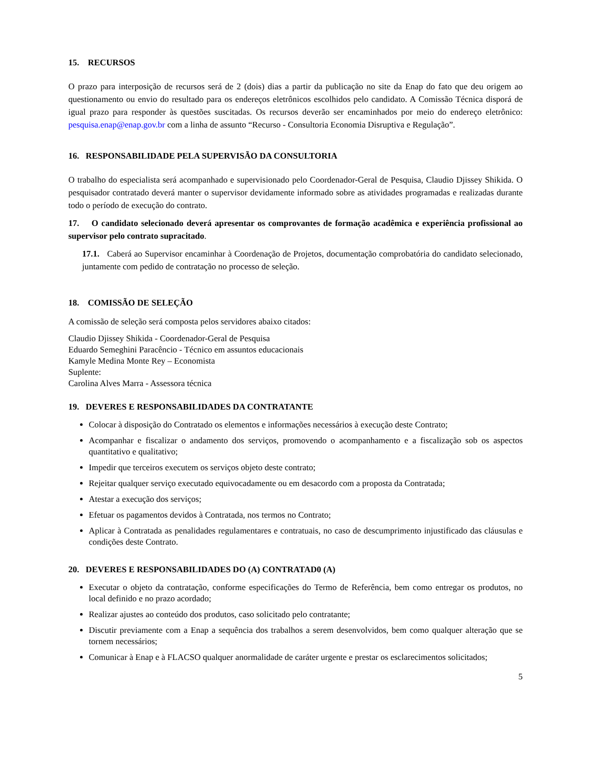15. RECURSOS
O prazo para interposição de recursos será de 2 (dois) dias a partir da publicação no site da Enap do fato que deu origem ao questionamento ou envio do resultado para os endereços eletrônicos escolhidos pelo candidato. A Comissão Técnica disporá de igual prazo para responder às questões suscitadas. Os recursos deverão ser encaminhados por meio do endereço eletrônico: pesquisa.enap@enap.gov.br com a linha de assunto “Recurso - Consultoria Economia Disruptiva e Regulação”.
16. RESPONSABILIDADE PELA SUPERVISÃO DA CONSULTORIA
O trabalho do especialista será acompanhado e supervisionado pelo Coordenador-Geral de Pesquisa, Claudio Djissey Shikida. O pesquisador contratado deverá manter o supervisor devidamente informado sobre as atividades programadas e realizadas durante todo o período de execução do contrato.
17. O candidato selecionado deverá apresentar os comprovantes de formação acadêmica e experiência profissional ao supervisor pelo contrato supracitado.
17.1. Caberá ao Supervisor encaminhar à Coordenação de Projetos, documentação comprobatória do candidato selecionado, juntamente com pedido de contratação no processo de seleção.
18. COMISSÃO DE SELEÇÃO
A comissão de seleção será composta pelos servidores abaixo citados:
Claudio Djissey Shikida - Coordenador-Geral de Pesquisa
Eduardo Semeghini Paracêncio - Técnico em assuntos educacionais
Kamyle Medina Monte Rey – Economista
Suplente:
Carolina Alves Marra - Assessora técnica
19. DEVERES E RESPONSABILIDADES DA CONTRATANTE
Colocar à disposição do Contratado os elementos e informações necessários à execução deste Contrato;
Acompanhar e fiscalizar o andamento dos serviços, promovendo o acompanhamento e a fiscalização sob os aspectos quantitativo e qualitativo;
Impedir que terceiros executem os serviços objeto deste contrato;
Rejeitar qualquer serviço executado equivocadamente ou em desacordo com a proposta da Contratada;
Atestar a execução dos serviços;
Efetuar os pagamentos devidos à Contratada, nos termos no Contrato;
Aplicar à Contratada as penalidades regulamentares e contratuais, no caso de descumprimento injustificado das cláusulas e condições deste Contrato.
20. DEVERES E RESPONSABILIDADES DO (A) CONTRATAD0 (A)
Executar o objeto da contratação, conforme especificações do Termo de Referência, bem como entregar os produtos, no local definido e no prazo acordado;
Realizar ajustes ao conteúdo dos produtos, caso solicitado pelo contratante;
Discutir previamente com a Enap a sequência dos trabalhos a serem desenvolvidos, bem como qualquer alteração que se tornem necessários;
Comunicar à Enap e à FLACSO qualquer anormalidade de caráter urgente e prestar os esclarecimentos solicitados;
5